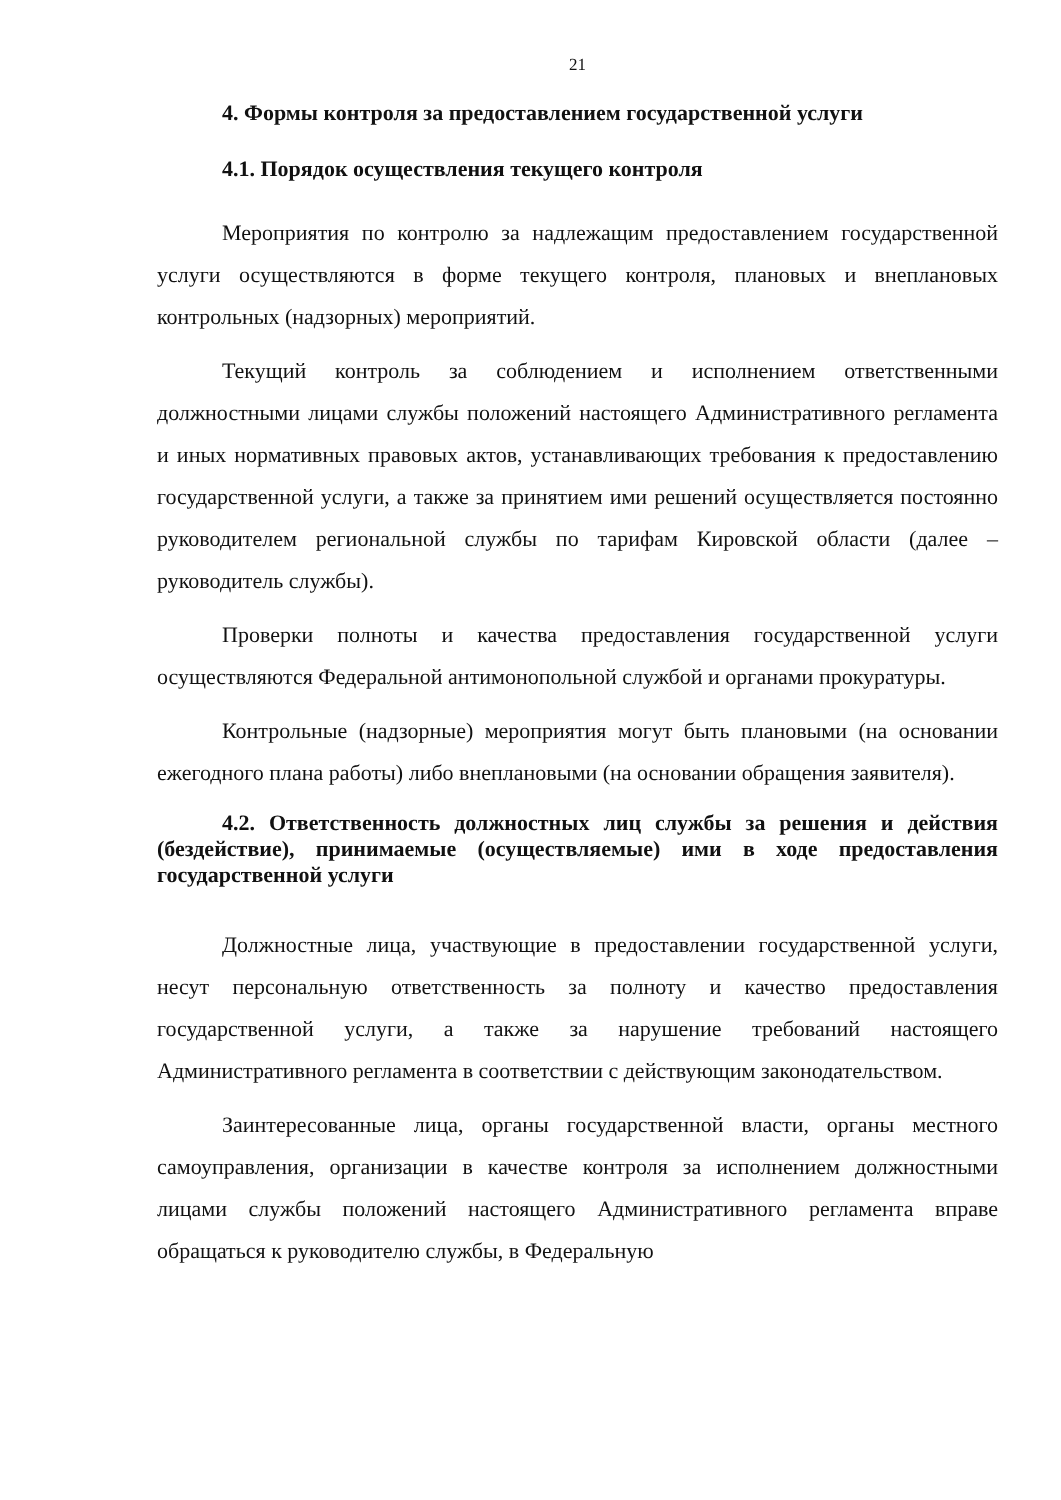21
4. Формы контроля за предоставлением государственной услуги
4.1. Порядок осуществления текущего контроля
Мероприятия по контролю за надлежащим предоставлением государственной услуги осуществляются в форме текущего контроля, плановых и внеплановых контрольных (надзорных) мероприятий.
Текущий контроль за соблюдением и исполнением ответственными должностными лицами службы положений настоящего Административного регламента и иных нормативных правовых актов, устанавливающих требования к предоставлению государственной услуги, а также за принятием ими решений осуществляется постоянно руководителем региональной службы по тарифам Кировской области (далее – руководитель службы).
Проверки полноты и качества предоставления государственной услуги осуществляются Федеральной антимонопольной службой и органами прокуратуры.
Контрольные (надзорные) мероприятия могут быть плановыми (на основании ежегодного плана работы) либо внеплановыми (на основании обращения заявителя).
4.2. Ответственность должностных лиц службы за решения и действия (бездействие), принимаемые (осуществляемые) ими в ходе предоставления государственной услуги
Должностные лица, участвующие в предоставлении государственной услуги, несут персональную ответственность за полноту и качество предоставления государственной услуги, а также за нарушение требований настоящего Административного регламента в соответствии с действующим законодательством.
Заинтересованные лица, органы государственной власти, органы местного самоуправления, организации в качестве контроля за исполнением должностными лицами службы положений настоящего Административного регламента вправе обращаться к руководителю службы, в Федеральную